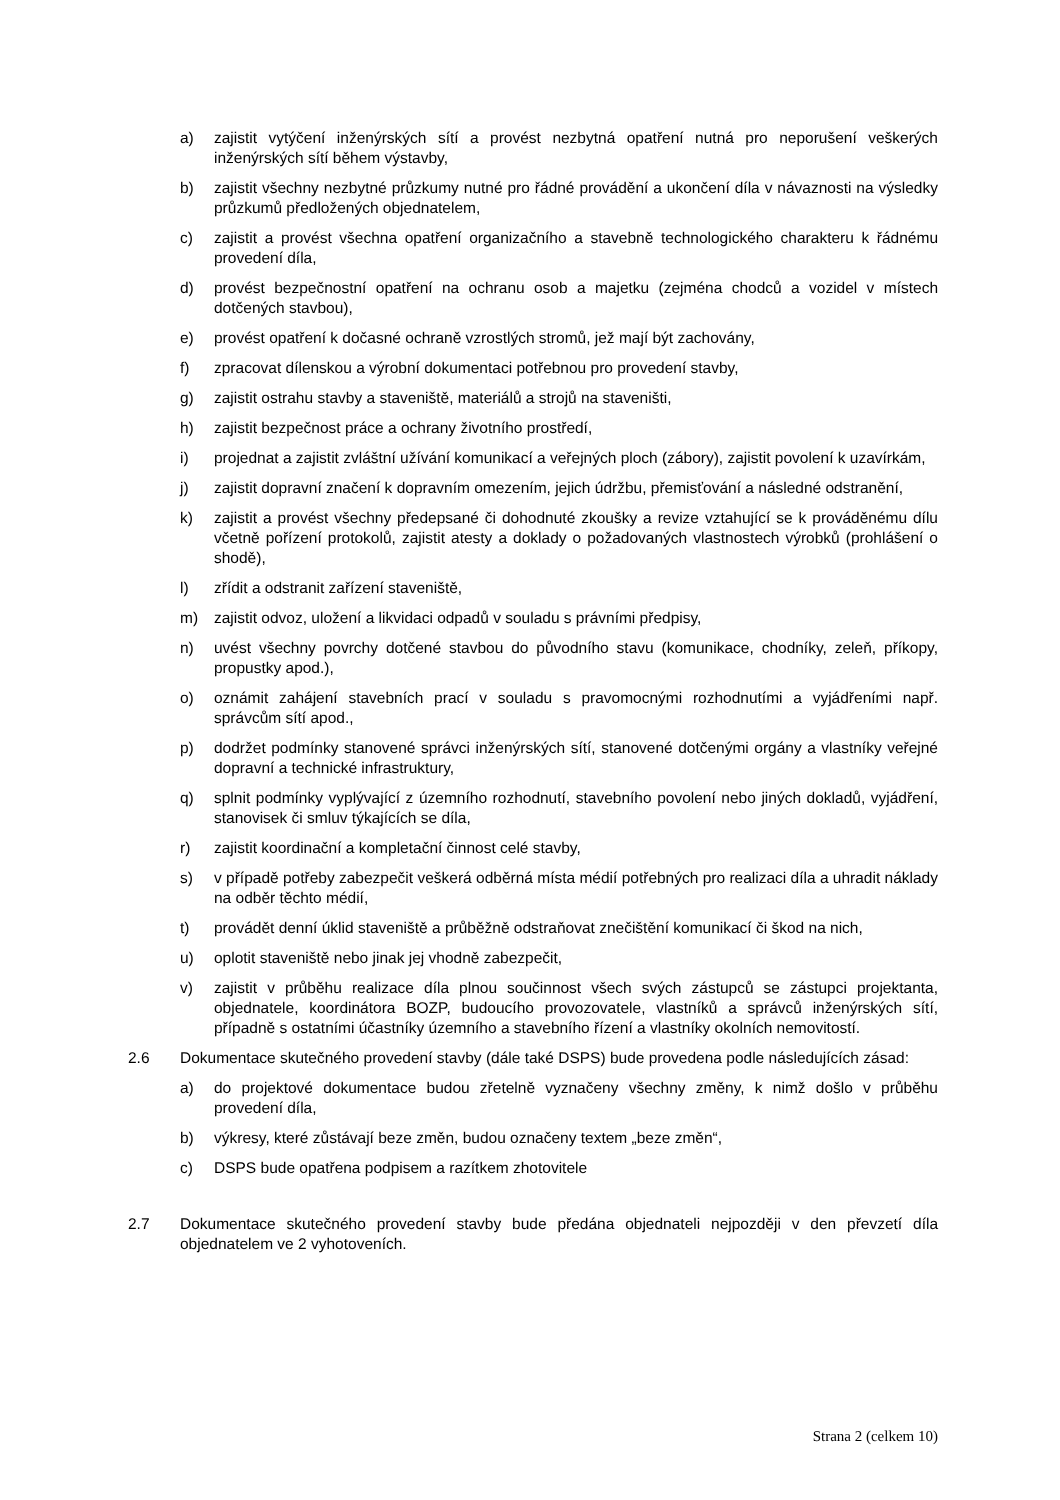a) zajistit vytýčení inženýrských sítí a provést nezbytná opatření nutná pro neporušení veškerých inženýrských sítí během výstavby,
b) zajistit všechny nezbytné průzkumy nutné pro řádné provádění a ukončení díla v návaznosti na výsledky průzkumů předložených objednatelem,
c) zajistit a provést všechna opatření organizačního a stavebně technologického charakteru k řádnému provedení díla,
d) provést bezpečnostní opatření na ochranu osob a majetku (zejména chodců a vozidel v místech dotčených stavbou),
e) provést opatření k dočasné ochraně vzrostlých stromů, jež mají být zachovány,
f) zpracovat dílenskou a výrobní dokumentaci potřebnou pro provedení stavby,
g) zajistit ostrahu stavby a staveniště, materiálů a strojů na staveništi,
h) zajistit bezpečnost práce a ochrany životního prostředí,
i) projednat a zajistit zvláštní užívání komunikací a veřejných ploch (zábory), zajistit povolení k uzavírkám,
j) zajistit dopravní značení k dopravním omezením, jejich údržbu, přemisťování a následné odstranění,
k) zajistit a provést všechny předepsané či dohodnuté zkoušky a revize vztahující se k prováděnému dílu včetně pořízení protokolů, zajistit atesty a doklady o požadovaných vlastnostech výrobků (prohlášení o shodě),
l) zřídit a odstranit zařízení staveniště,
m) zajistit odvoz, uložení a likvidaci odpadů v souladu s právními předpisy,
n) uvést všechny povrchy dotčené stavbou do původního stavu (komunikace, chodníky, zeleň, příkopy, propustky apod.),
o) oznámit zahájení stavebních prací v souladu s pravomocnými rozhodnutími a vyjádřeními např. správcům sítí apod.,
p) dodržet podmínky stanovené správci inženýrských sítí, stanovené dotčenými orgány a vlastníky veřejné dopravní a technické infrastruktury,
q) splnit podmínky vyplývající z územního rozhodnutí, stavebního povolení nebo jiných dokladů, vyjádření, stanovisek či smluv týkajících se díla,
r) zajistit koordinační a kompletační činnost celé stavby,
s) v případě potřeby zabezpečit veškerá odběrná místa médií potřebných pro realizaci díla a uhradit náklady na odběr těchto médií,
t) provádět denní úklid staveniště a průběžně odstraňovat znečištění komunikací či škod na nich,
u) oplotit staveniště nebo jinak jej vhodně zabezpečit,
v) zajistit v průběhu realizace díla plnou součinnost všech svých zástupců se zástupci projektanta, objednatele, koordinátora BOZP, budoucího provozovatele, vlastníků a správců inženýrských sítí, případně s ostatními účastníky územního a stavebního řízení a vlastníky okolních nemovitostí.
2.6 Dokumentace skutečného provedení stavby (dále také DSPS) bude provedena podle následujících zásad:
a) do projektové dokumentace budou zřetelně vyznačeny všechny změny, k nimž došlo v průběhu provedení díla,
b) výkresy, které zůstávají beze změn, budou označeny textem „beze změn“,
c) DSPS bude opatřena podpisem a razítkem zhotovitele
2.7 Dokumentace skutečného provedení stavby bude předána objednateli nejpozději v den převzetí díla objednatelem ve 2 vyhotoveních.
Strana 2 (celkem 10)